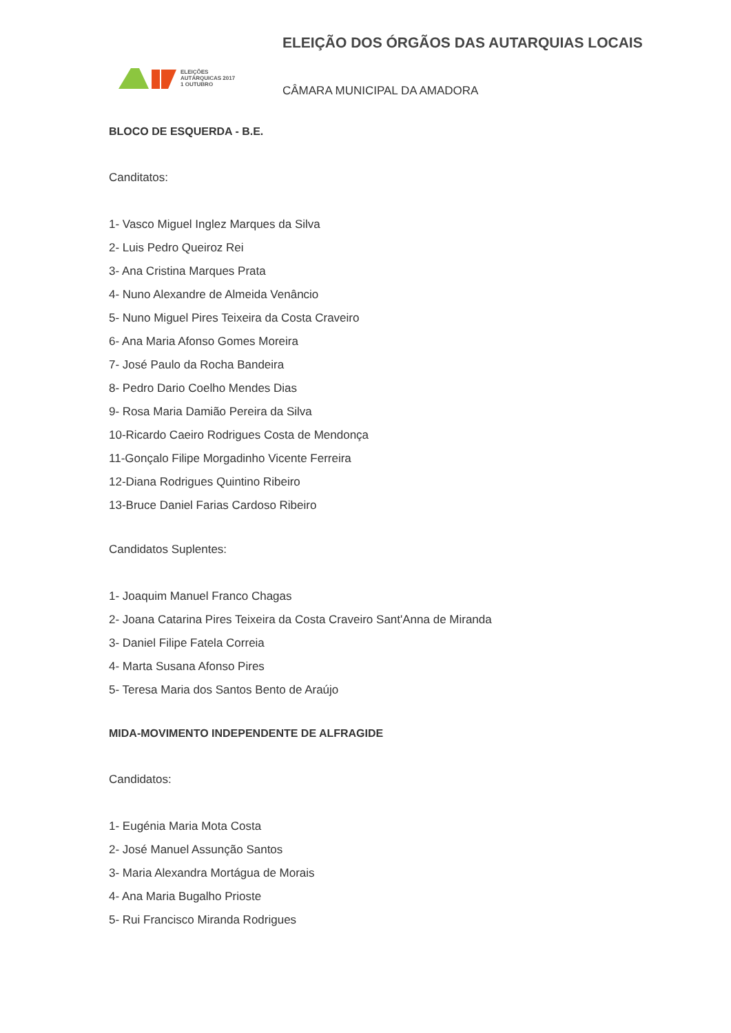ELEIÇÕES
AUTÁRQUICAS 2017
1 OUTUBRO
ELEIÇÃO DOS ÓRGÃOS DAS AUTARQUIAS LOCAIS
CÂMARA MUNICIPAL DA AMADORA
BLOCO DE ESQUERDA - B.E.
Canditatos:
1- Vasco Miguel Inglez Marques da Silva
2- Luis Pedro Queiroz Rei
3- Ana Cristina Marques Prata
4- Nuno Alexandre de Almeida Venâncio
5- Nuno Miguel Pires Teixeira da Costa Craveiro
6- Ana Maria Afonso Gomes Moreira
7- José Paulo da Rocha Bandeira
8- Pedro Dario Coelho Mendes Dias
9- Rosa Maria Damião Pereira da Silva
10-Ricardo Caeiro Rodrigues Costa de Mendonça
11-Gonçalo Filipe Morgadinho Vicente Ferreira
12-Diana Rodrigues Quintino Ribeiro
13-Bruce Daniel Farias Cardoso Ribeiro
Candidatos Suplentes:
1- Joaquim Manuel Franco Chagas
2- Joana Catarina Pires Teixeira da Costa Craveiro Sant'Anna de Miranda
3- Daniel Filipe Fatela Correia
4- Marta Susana Afonso Pires
5- Teresa Maria dos Santos Bento de Araújo
MIDA-MOVIMENTO INDEPENDENTE DE ALFRAGIDE
Candidatos:
1- Eugénia Maria Mota Costa
2- José Manuel Assunção Santos
3- Maria Alexandra Mortágua de Morais
4- Ana Maria Bugalho Prioste
5- Rui Francisco Miranda Rodrigues